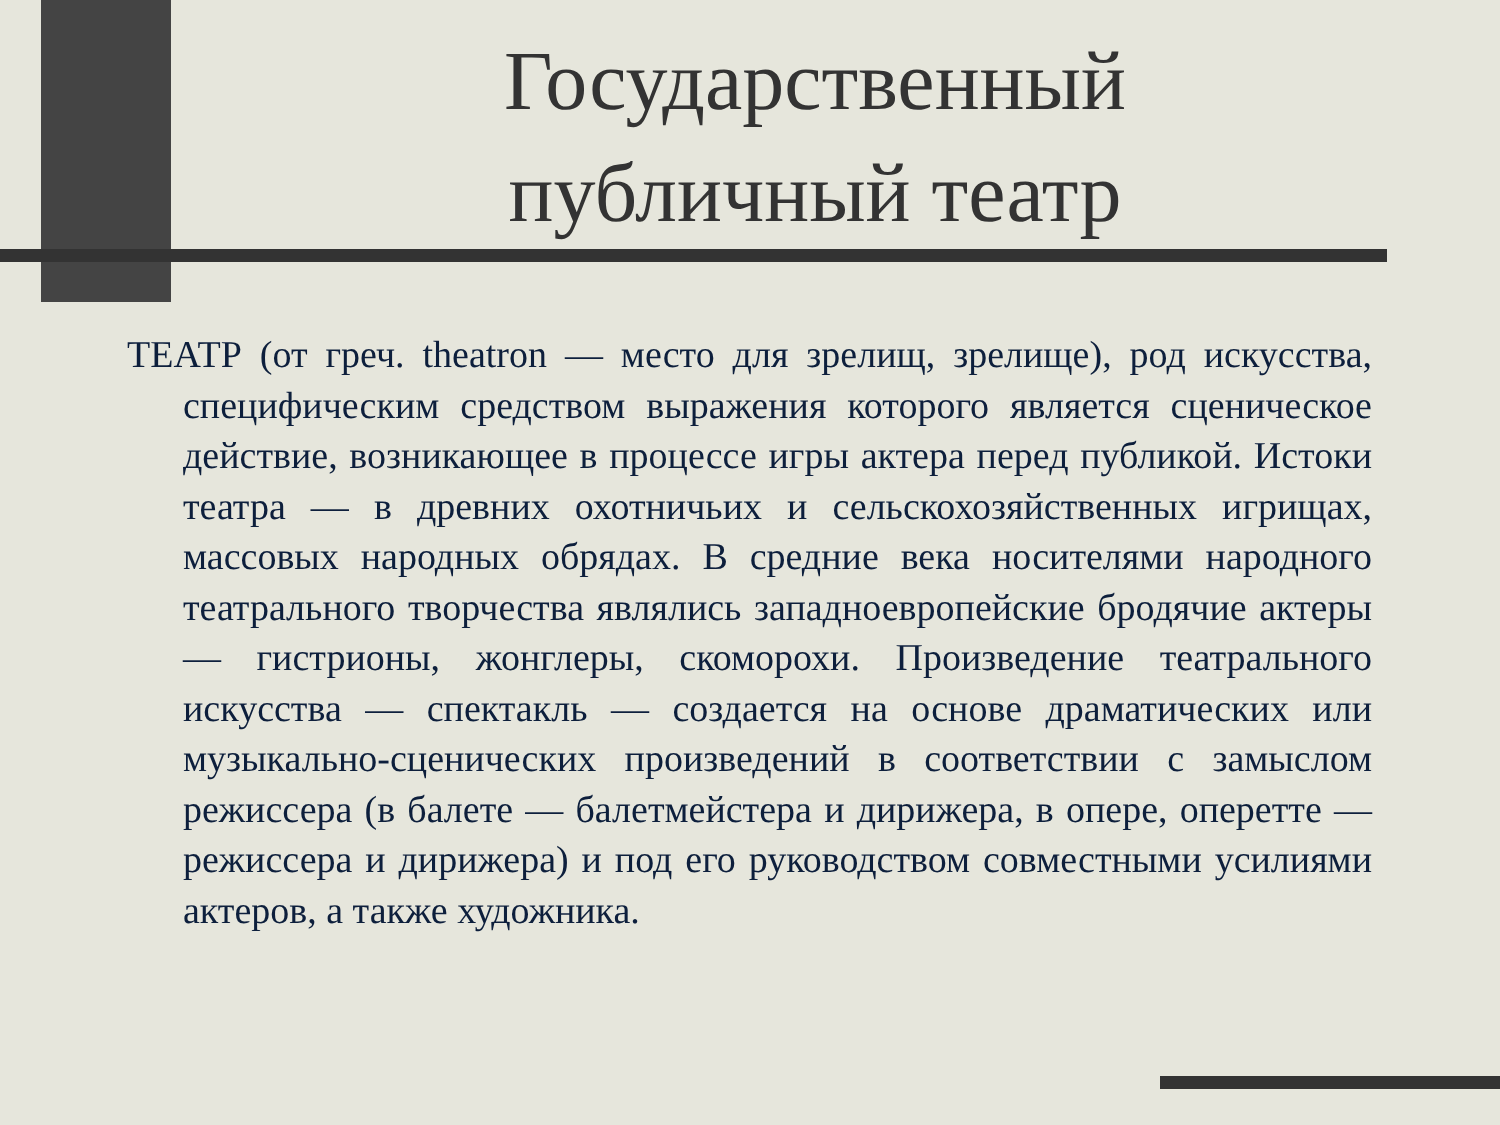Государственный публичный театр
ТЕАТР (от греч. theatron — место для зрелищ, зрелище), род искусства, специфическим средством выражения которого является сценическое действие, возникающее в процессе игры актера перед публикой. Истоки театра — в древних охотничьих и сельскохозяйственных игрищах, массовых народных обрядах. В средние века носителями народного театрального творчества являлись западноевропейские бродячие актеры — гистрионы, жонглеры, скоморохи. Произведение театрального искусства — спектакль — создается на основе драматических или музыкально-сценических произведений в соответствии с замыслом режиссера (в балете — балетмейстера и дирижера, в опере, оперетте — режиссера и дирижера) и под его руководством совместными усилиями актеров, а также художника.